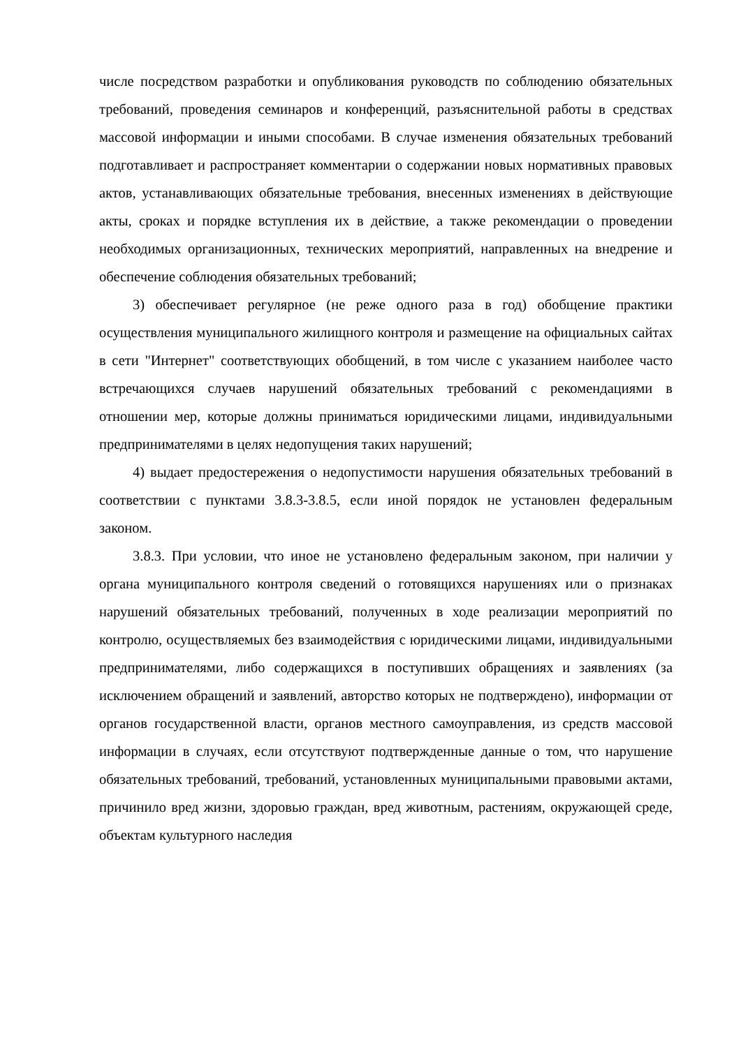числе посредством разработки и опубликования руководств по соблюдению обязательных требований, проведения семинаров и конференций, разъяснительной работы в средствах массовой информации и иными способами. В случае изменения обязательных требований подготавливает и распространяет комментарии о содержании новых нормативных правовых актов, устанавливающих обязательные требования, внесенных изменениях в действующие акты, сроках и порядке вступления их в действие, а также рекомендации о проведении необходимых организационных, технических мероприятий, направленных на внедрение и обеспечение соблюдения обязательных требований;
3) обеспечивает регулярное (не реже одного раза в год) обобщение практики осуществления муниципального жилищного контроля и размещение на официальных сайтах в сети "Интернет" соответствующих обобщений, в том числе с указанием наиболее часто встречающихся случаев нарушений обязательных требований с рекомендациями в отношении мер, которые должны приниматься юридическими лицами, индивидуальными предпринимателями в целях недопущения таких нарушений;
4) выдает предостережения о недопустимости нарушения обязательных требований в соответствии с пунктами 3.8.3-3.8.5, если иной порядок не установлен федеральным законом.
3.8.3. При условии, что иное не установлено федеральным законом, при наличии у органа муниципального контроля сведений о готовящихся нарушениях или о признаках нарушений обязательных требований, полученных в ходе реализации мероприятий по контролю, осуществляемых без взаимодействия с юридическими лицами, индивидуальными предпринимателями, либо содержащихся в поступивших обращениях и заявлениях (за исключением обращений и заявлений, авторство которых не подтверждено), информации от органов государственной власти, органов местного самоуправления, из средств массовой информации в случаях, если отсутствуют подтвержденные данные о том, что нарушение обязательных требований, требований, установленных муниципальными правовыми актами, причинило вред жизни, здоровью граждан, вред животным, растениям, окружающей среде, объектам культурного наследия